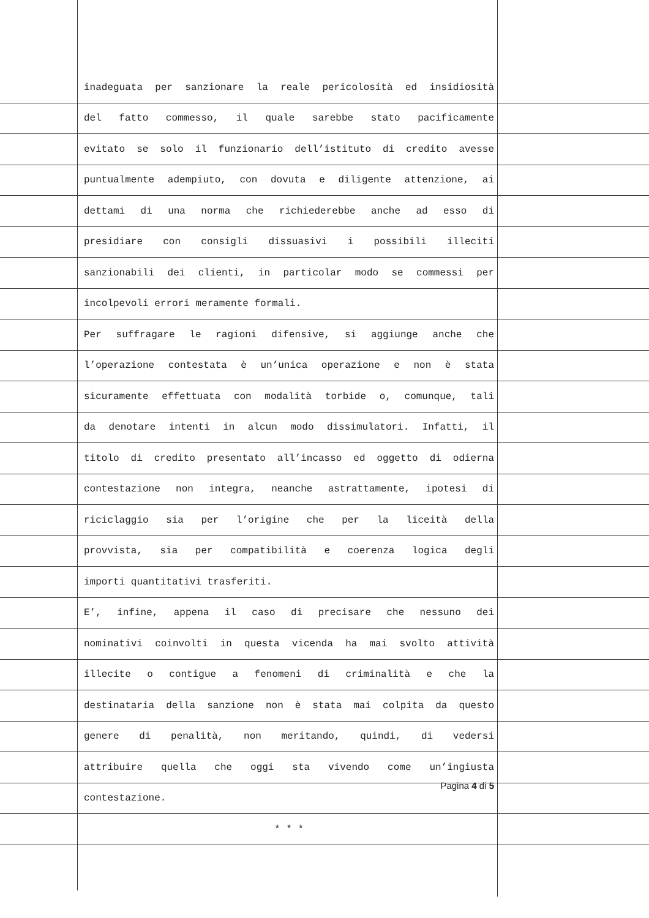inadeguata per sanzionare la reale pericolosità ed insidiosità
del fatto commesso, il quale sarebbe stato pacificamente
evitato se solo il funzionario dell’istituto di credito avesse
puntualmente adempiuto, con dovuta e diligente attenzione, ai
dettami di una norma che richiederebbe anche ad esso di
presidiare con consigli dissuasivi i possibili illeciti
sanzionabili dei clienti, in particolar modo se commessi per
incolpevoli errori meramente formali.
Per suffragare le ragioni difensive, si aggiunge anche che
l’operazione contestata è un’unica operazione e non è stata
sicuramente effettuata con modalità torbide o, comunque, tali
da denotare intenti in alcun modo dissimulatori. Infatti, il
titolo di credito presentato all’incasso ed oggetto di odierna
contestazione non integra, neanche astrattamente, ipotesi di
riciclaggio sia per l’origine che per la liceità della
provvista, sia per compatibilità e coerenza logica degli
importi quantitativi trasferiti.
E’, infine, appena il caso di precisare che nessuno dei
nominativi coinvolti in questa vicenda ha mai svolto attività
illecite o contigue a fenomeni di criminalità e che la
destinataria della sanzione non è stata mai colpita da questo
genere di penalità, non meritando, quindi, di vedersi
attribuire quella che oggi sta vivendo come un’ingiusta
contestazione.
* * *
Pagina 4 di 5